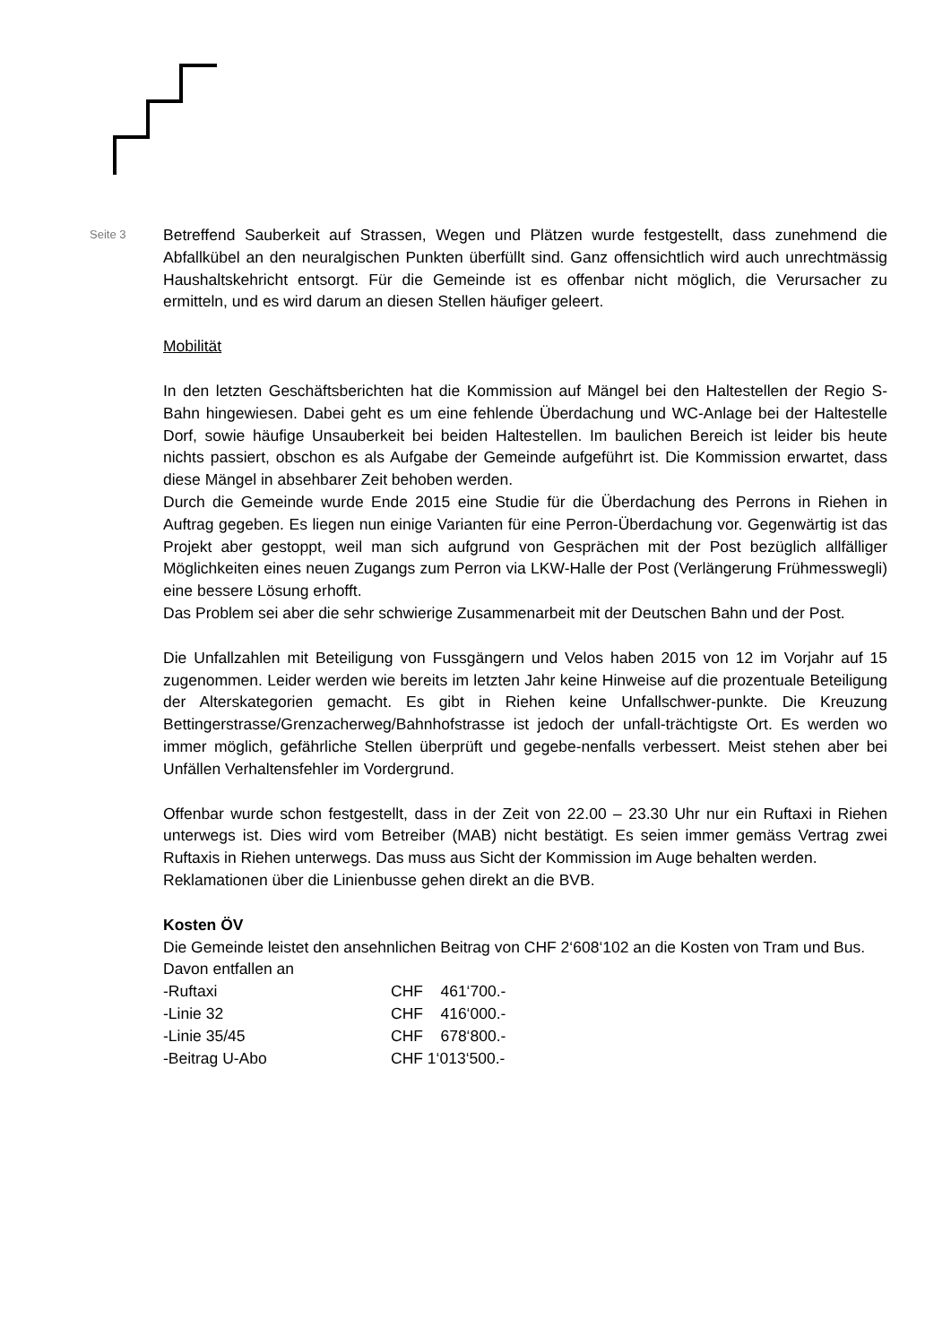Seite 3
Betreffend Sauberkeit auf Strassen, Wegen und Plätzen wurde festgestellt, dass zunehmend die Abfallkübel an den neuralgischen Punkten überfüllt sind. Ganz offensichtlich wird auch unrechtmässig Haushaltskehricht entsorgt. Für die Gemeinde ist es offenbar nicht möglich, die Verursacher zu ermitteln, und es wird darum an diesen Stellen häufiger geleert.
Mobilität
In den letzten Geschäftsberichten hat die Kommission auf Mängel bei den Haltestellen der Regio S-Bahn hingewiesen. Dabei geht es um eine fehlende Überdachung und WC-Anlage bei der Haltestelle Dorf, sowie häufige Unsauberkeit bei beiden Haltestellen. Im baulichen Bereich ist leider bis heute nichts passiert, obschon es als Aufgabe der Gemeinde aufgeführt ist. Die Kommission erwartet, dass diese Mängel in absehbarer Zeit behoben werden.
Durch die Gemeinde wurde Ende 2015 eine Studie für die Überdachung des Perrons in Riehen in Auftrag gegeben. Es liegen nun einige Varianten für eine Perron-Überdachung vor. Gegenwärtig ist das Projekt aber gestoppt, weil man sich aufgrund von Gesprächen mit der Post bezüglich allfälliger Möglichkeiten eines neuen Zugangs zum Perron via LKW-Halle der Post (Verlängerung Frühmesswegli) eine bessere Lösung erhofft.
Das Problem sei aber die sehr schwierige Zusammenarbeit mit der Deutschen Bahn und der Post.
Die Unfallzahlen mit Beteiligung von Fussgängern und Velos haben 2015 von 12 im Vorjahr auf 15 zugenommen. Leider werden wie bereits im letzten Jahr keine Hinweise auf die prozentuale Beteiligung der Alterskategorien gemacht. Es gibt in Riehen keine Unfallschwer-punkte. Die Kreuzung Bettingerstrasse/Grenzacherweg/Bahnhofstrasse ist jedoch der unfall-trächtigste Ort. Es werden wo immer möglich, gefährliche Stellen überprüft und gegebe-nenfalls verbessert. Meist stehen aber bei Unfällen Verhaltensfehler im Vordergrund.
Offenbar wurde schon festgestellt, dass in der Zeit von 22.00 – 23.30 Uhr nur ein Ruftaxi in Riehen unterwegs ist. Dies wird vom Betreiber (MAB) nicht bestätigt. Es seien immer gemäss Vertrag zwei Ruftaxis in Riehen unterwegs. Das muss aus Sicht der Kommission im Auge behalten werden.
Reklamationen über die Linienbusse gehen direkt an die BVB.
Kosten ÖV
Die Gemeinde leistet den ansehnlichen Beitrag von CHF 2‘608‘102 an die Kosten von Tram und Bus.
Davon entfallen an
| -Ruftaxi | CHF 461‘700.- |
| -Linie 32 | CHF 416‘000.- |
| -Linie 35/45 | CHF 678‘800.- |
| -Beitrag U-Abo | CHF 1‘013‘500.- |